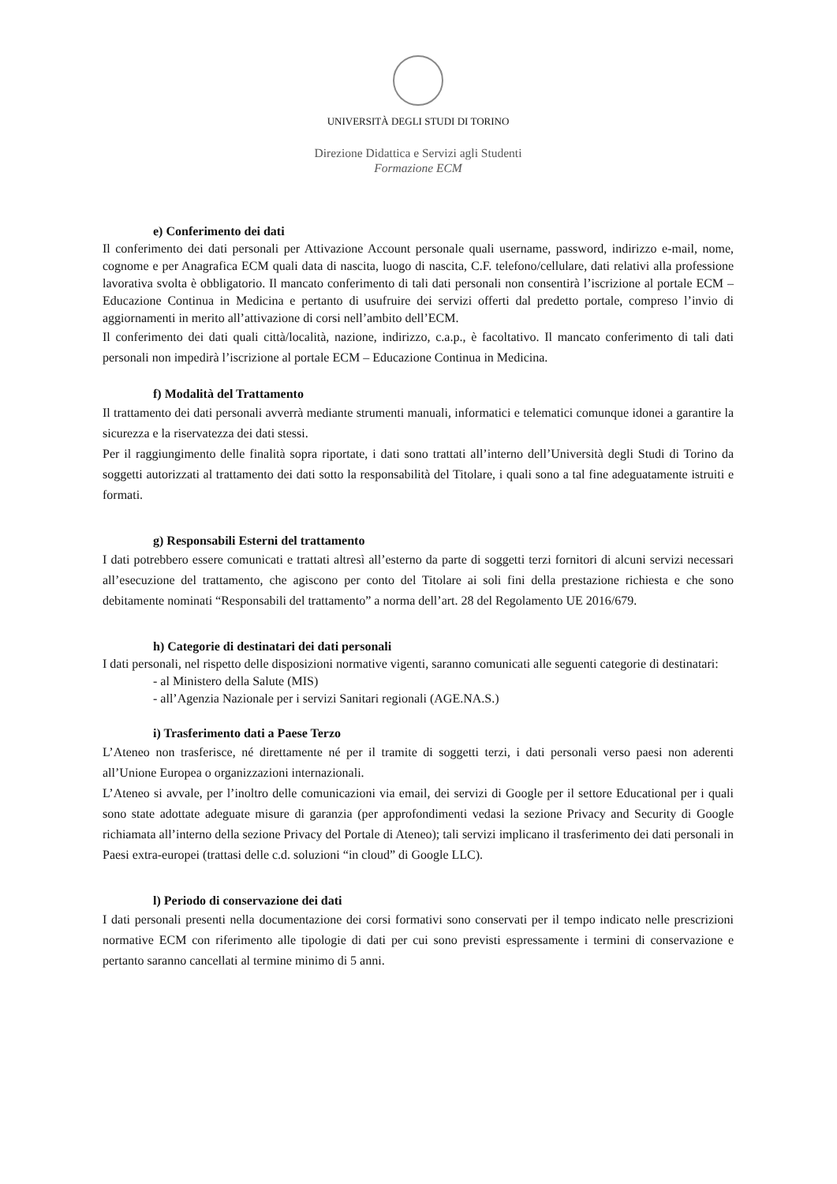UNIVERSITÀ DEGLI STUDI DI TORINO
Direzione Didattica e Servizi agli Studenti
Formazione ECM
e) Conferimento dei dati
Il conferimento dei dati personali per Attivazione Account personale quali username, password, indirizzo e-mail, nome, cognome e per Anagrafica ECM quali data di nascita, luogo di nascita, C.F. telefono/cellulare, dati relativi alla professione lavorativa svolta è obbligatorio. Il mancato conferimento di tali dati personali non consentirà l’iscrizione al portale ECM – Educazione Continua in Medicina e pertanto di usufruire dei servizi offerti dal predetto portale, compreso l’invio di aggiornamenti in merito all’attivazione di corsi nell’ambito dell’ECM.
Il conferimento dei dati quali città/località, nazione, indirizzo, c.a.p., è facoltativo. Il mancato conferimento di tali dati personali non impedirà l’iscrizione al portale ECM – Educazione Continua in Medicina.
f) Modalità del Trattamento
Il trattamento dei dati personali avverrà mediante strumenti manuali, informatici e telematici comunque idonei a garantire la sicurezza e la riservatezza dei dati stessi.
Per il raggiungimento delle finalità sopra riportate, i dati sono trattati all’interno dell’Università degli Studi di Torino da soggetti autorizzati al trattamento dei dati sotto la responsabilità del Titolare, i quali sono a tal fine adeguatamente istruiti e formati.
g) Responsabili Esterni del trattamento
I dati potrebbero essere comunicati e trattati altresì all’esterno da parte di soggetti terzi fornitori di alcuni servizi necessari all’esecuzione del trattamento, che agiscono per conto del Titolare ai soli fini della prestazione richiesta e che sono debitamente nominati “Responsabili del trattamento” a norma dell’art. 28 del Regolamento UE 2016/679.
h) Categorie di destinatari dei dati personali
I dati personali, nel rispetto delle disposizioni normative vigenti, saranno comunicati alle seguenti categorie di destinatari:
- al Ministero della Salute (MIS)
- all’Agenzia Nazionale per i servizi Sanitari regionali (AGE.NA.S.)
i) Trasferimento dati a Paese Terzo
L’Ateneo non trasferisce, né direttamente né per il tramite di soggetti terzi, i dati personali verso paesi non aderenti all’Unione Europea o organizzazioni internazionali.
L’Ateneo si avvale, per l’inoltro delle comunicazioni via email, dei servizi di Google per il settore Educational per i quali sono state adottate adeguate misure di garanzia (per approfondimenti vedasi la sezione Privacy and Security di Google richiamata all’interno della sezione Privacy del Portale di Ateneo); tali servizi implicano il trasferimento dei dati personali in Paesi extra-europei (trattasi delle c.d. soluzioni “in cloud” di Google LLC).
l) Periodo di conservazione dei dati
I dati personali presenti nella documentazione dei corsi formativi sono conservati per il tempo indicato nelle prescrizioni normative ECM con riferimento alle tipologie di dati per cui sono previsti espressamente i termini di conservazione e pertanto saranno cancellati al termine minimo di 5 anni.